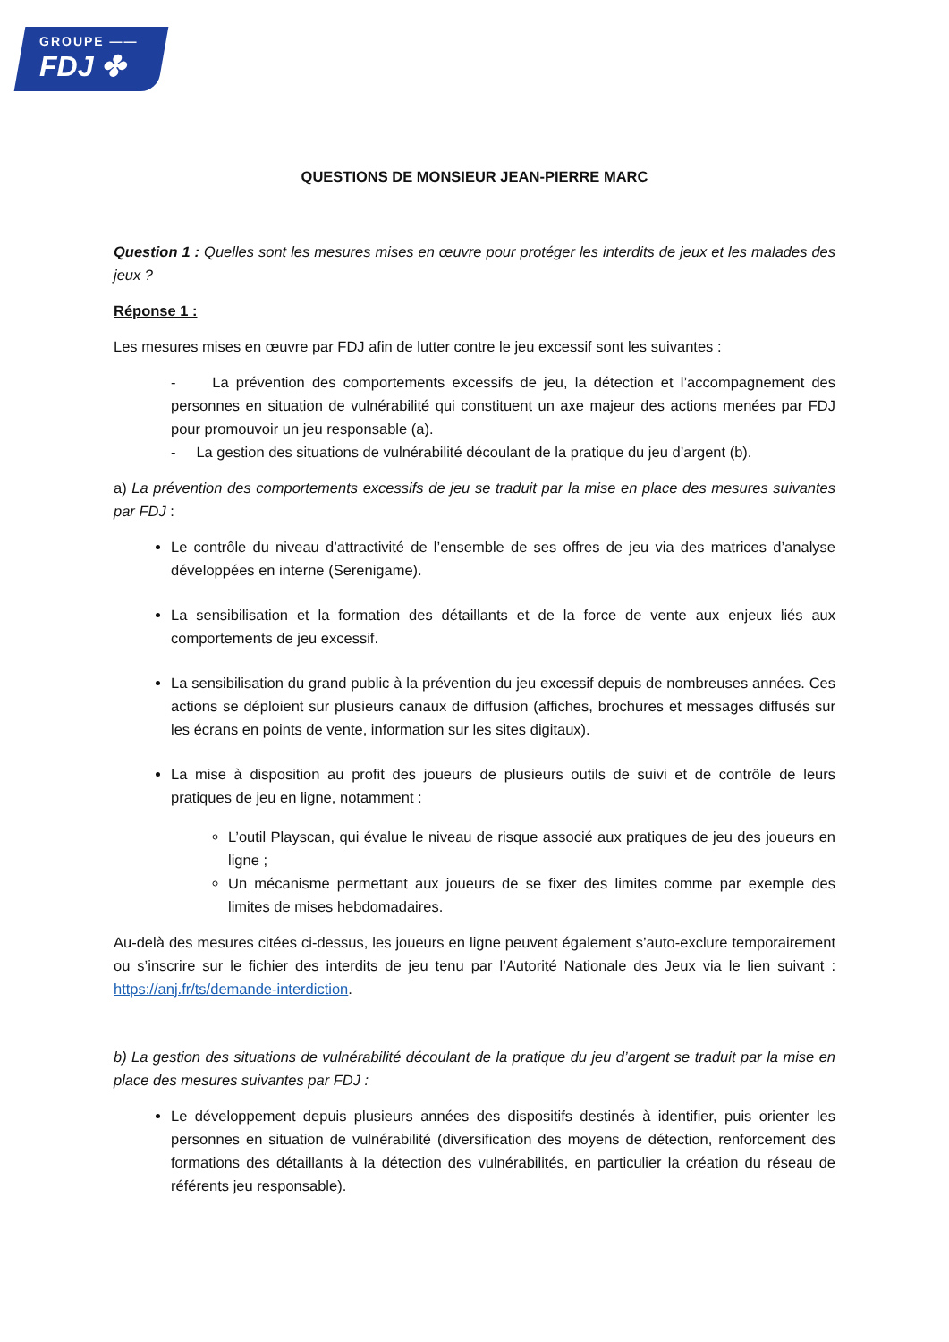GROUPE ——
FDJ ✤
QUESTIONS DE MONSIEUR JEAN-PIERRE MARC
Question 1 : Quelles sont les mesures mises en œuvre pour protéger les interdits de jeux et les malades des jeux ?
Réponse 1 :
Les mesures mises en œuvre par FDJ afin de lutter contre le jeu excessif sont les suivantes :
- La prévention des comportements excessifs de jeu, la détection et l’accompagnement des personnes en situation de vulnérabilité qui constituent un axe majeur des actions menées par FDJ pour promouvoir un jeu responsable (a).
- La gestion des situations de vulnérabilité découlant de la pratique du jeu d’argent (b).
a) La prévention des comportements excessifs de jeu se traduit par la mise en place des mesures suivantes par FDJ :
Le contrôle du niveau d’attractivité de l’ensemble de ses offres de jeu via des matrices d’analyse développées en interne (Serenigame).
La sensibilisation et la formation des détaillants et de la force de vente aux enjeux liés aux comportements de jeu excessif.
La sensibilisation du grand public à la prévention du jeu excessif depuis de nombreuses années. Ces actions se déploient sur plusieurs canaux de diffusion (affiches, brochures et messages diffusés sur les écrans en points de vente, information sur les sites digitaux).
La mise à disposition au profit des joueurs de plusieurs outils de suivi et de contrôle de leurs pratiques de jeu en ligne, notamment :
L’outil Playscan, qui évalue le niveau de risque associé aux pratiques de jeu des joueurs en ligne ;
Un mécanisme permettant aux joueurs de se fixer des limites comme par exemple des limites de mises hebdomadaires.
Au-delà des mesures citées ci-dessus, les joueurs en ligne peuvent également s’auto-exclure temporairement ou s’inscrire sur le fichier des interdits de jeu tenu par l’Autorité Nationale des Jeux via le lien suivant : https://anj.fr/ts/demande-interdiction.
b) La gestion des situations de vulnérabilité découlant de la pratique du jeu d’argent se traduit par la mise en place des mesures suivantes par FDJ :
Le développement depuis plusieurs années des dispositifs destinés à identifier, puis orienter les personnes en situation de vulnérabilité (diversification des moyens de détection, renforcement des formations des détaillants à la détection des vulnérabilités, en particulier la création du réseau de référents jeu responsable).